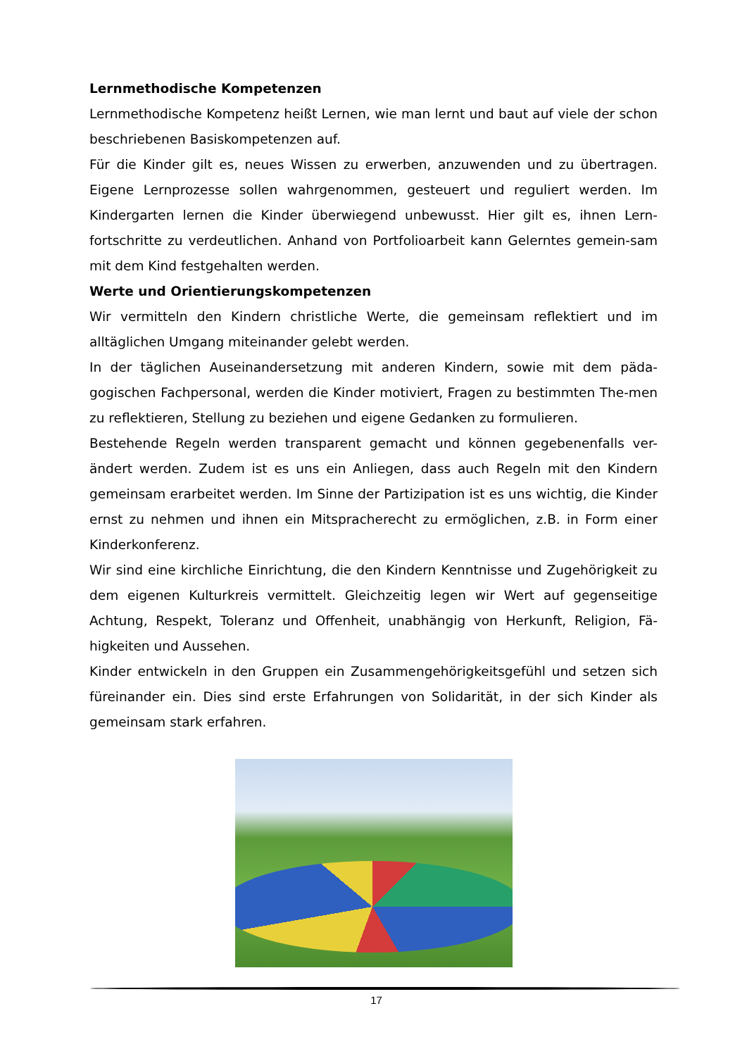Lernmethodische Kompetenzen
Lernmethodische Kompetenz heißt Lernen, wie man lernt und baut auf viele der schon beschriebenen Basiskompetenzen auf.
Für die Kinder gilt es, neues Wissen zu erwerben, anzuwenden und zu übertragen. Eigene Lernprozesse sollen wahrgenommen, gesteuert und reguliert werden. Im Kindergarten lernen die Kinder überwiegend unbewusst. Hier gilt es, ihnen Lern-fortschritte zu verdeutlichen. Anhand von Portfolioarbeit kann Gelerntes gemein-sam mit dem Kind festgehalten werden.
Werte und Orientierungskompetenzen
Wir vermitteln den Kindern christliche Werte, die gemeinsam reflektiert und im alltäglichen Umgang miteinander gelebt werden.
In der täglichen Auseinandersetzung mit anderen Kindern, sowie mit dem päda-gogischen Fachpersonal, werden die Kinder motiviert, Fragen zu bestimmten The-men zu reflektieren, Stellung zu beziehen und eigene Gedanken zu formulieren.
Bestehende Regeln werden transparent gemacht und können gegebenenfalls ver-ändert werden. Zudem ist es uns ein Anliegen, dass auch Regeln mit den Kindern gemeinsam erarbeitet werden. Im Sinne der Partizipation ist es uns wichtig, die Kinder ernst zu nehmen und ihnen ein Mitspracherecht zu ermöglichen, z.B. in Form einer Kinderkonferenz.
Wir sind eine kirchliche Einrichtung, die den Kindern Kenntnisse und Zugehörigkeit zu dem eigenen Kulturkreis vermittelt. Gleichzeitig legen wir Wert auf gegenseitige Achtung, Respekt, Toleranz und Offenheit, unabhängig von Herkunft, Religion, Fä-higkeiten und Aussehen.
Kinder entwickeln in den Gruppen ein Zusammengehörigkeitsgefühl und setzen sich füreinander ein. Dies sind erste Erfahrungen von Solidarität, in der sich Kinder als gemeinsam stark erfahren.
17